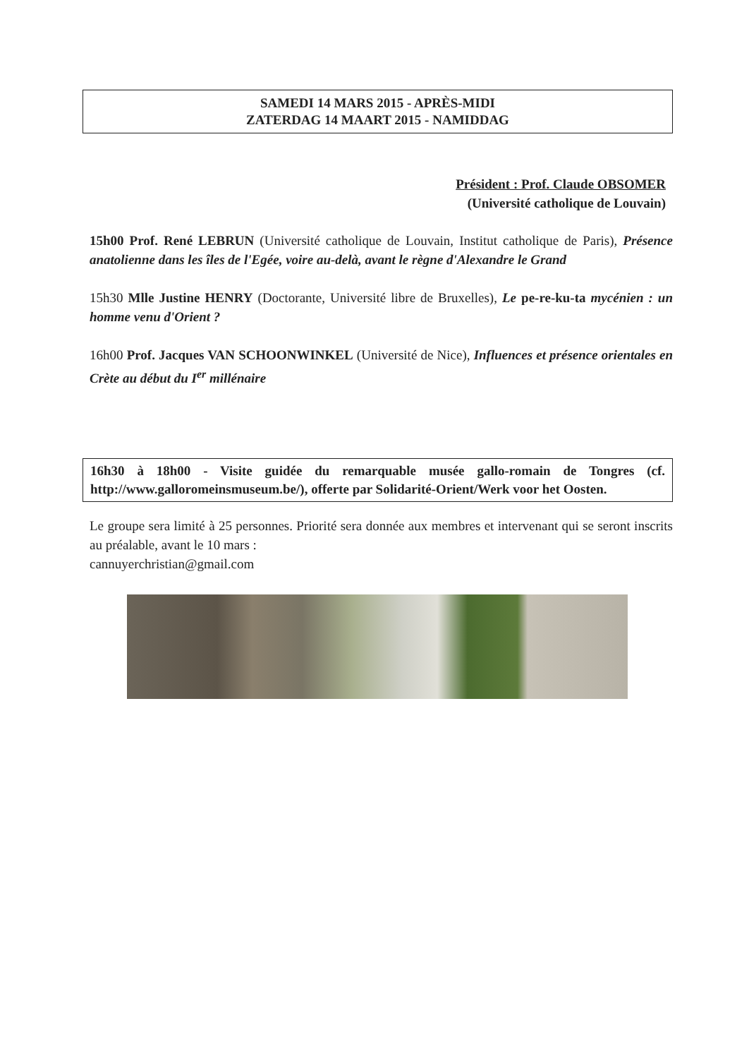SAMEDI 14 MARS 2015 - APRÈS-MIDI
ZATERDAG 14 MAART 2015 - NAMIDDAG
Président : Prof. Claude OBSOMER
(Université catholique de Louvain)
15h00 Prof. René LEBRUN (Université catholique de Louvain, Institut catholique de Paris), Présence anatolienne dans les îles de l'Egée, voire au-delà, avant le règne d'Alexandre le Grand
15h30 Mlle Justine HENRY (Doctorante, Université libre de Bruxelles), Le pe-re-ku-ta mycénien : un homme venu d'Orient ?
16h00 Prof. Jacques VAN SCHOONWINKEL (Université de Nice), Influences et présence orientales en Crète au début du I<sup>er</sup> millénaire
16h30 à 18h00 - Visite guidée du remarquable musée gallo-romain de Tongres (cf. http://www.galloromeinsmuseum.be/), offerte par Solidarité-Orient/Werk voor het Oosten.
Le groupe sera limité à 25 personnes. Priorité sera donnée aux membres et intervenant qui se seront inscrits au préalable, avant le 10 mars :
cannuyerchristian@gmail.com